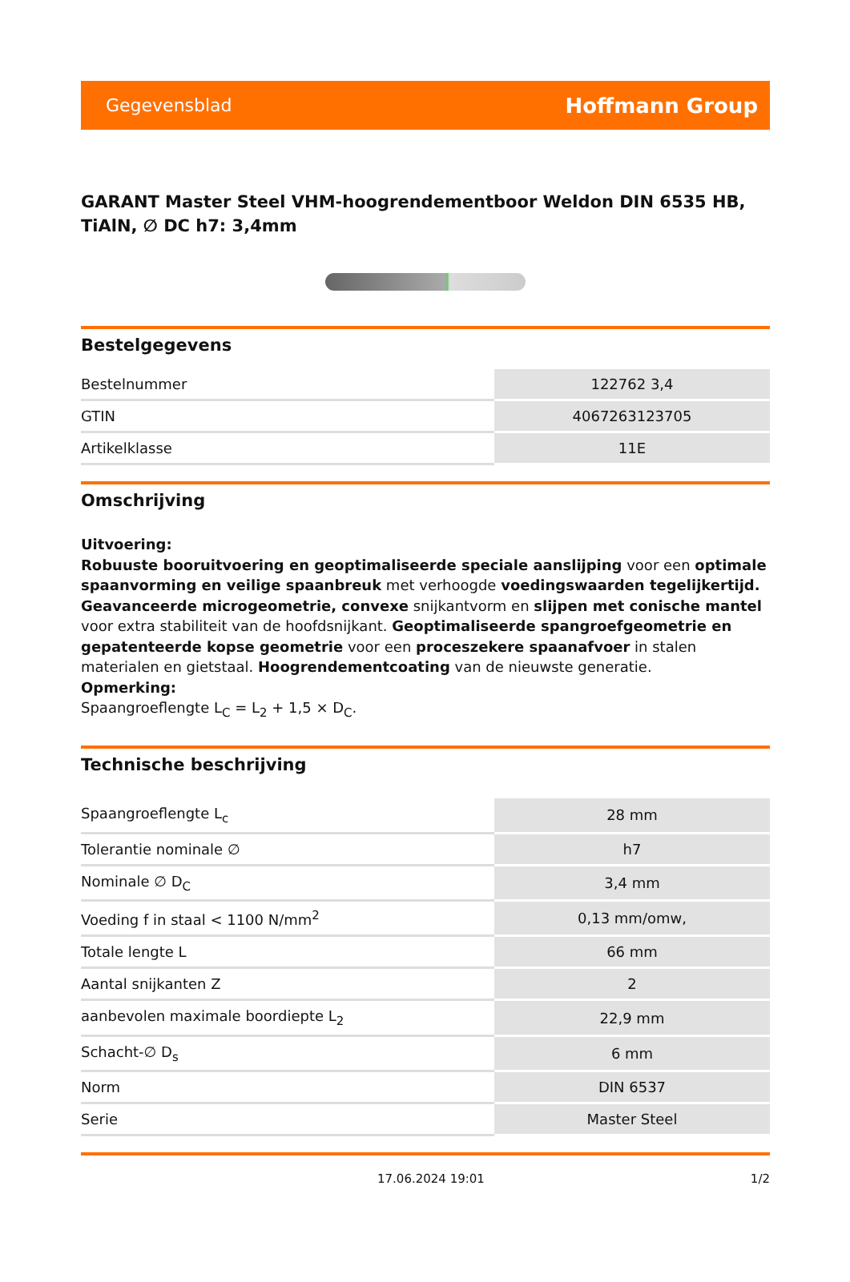Gegevensblad Hoffmann Group
GARANT Master Steel VHM-hoogrendementboor Weldon DIN 6535 HB, TiAlN, ∅ DC h7: 3,4mm
Bestelgegevens
| Bestelnummer | 122762 3,4 |
| GTIN | 4067263123705 |
| Artikelklasse | 11E |
Omschrijving
Uitvoering:
Robuuste booruitvoering en geoptimaliseerde speciale aanslijping voor een optimale spaanvorming en veilige spaanbreuk met verhoogde voedingswaarden tegelijkertijd. Geavanceerde microgeometrie, convexe snijkantvorm en slijpen met conische mantel voor extra stabiliteit van de hoofdsnijkant. Geoptimaliseerde spangroefgeometrie en gepatenteerde kopse geometrie voor een proceszekere spaanafvoer in stalen materialen en gietstaal. Hoogrendementcoating van de nieuwste generatie.
Opmerking:
Spaangroeflengte L<sub>C</sub> = L<sub>2</sub> + 1,5 × D<sub>C</sub>.
Technische beschrijving
| Spaangroeflengte L<sub>c</sub> | 28 mm |
| Tolerantie nominale ∅ | h7 |
| Nominale ∅ D<sub>C</sub> | 3,4 mm |
| Voeding f in staal < 1100 N/mm<sup>2</sup> | 0,13 mm/omw, |
| Totale lengte L | 66 mm |
| Aantal snijkanten Z | 2 |
| aanbevolen maximale boordiepte L<sub>2</sub> | 22,9 mm |
| Schacht-∅ D<sub>s</sub> | 6 mm |
| Norm | DIN 6537 |
| Serie | Master Steel |
17.06.2024 19:01 1/2